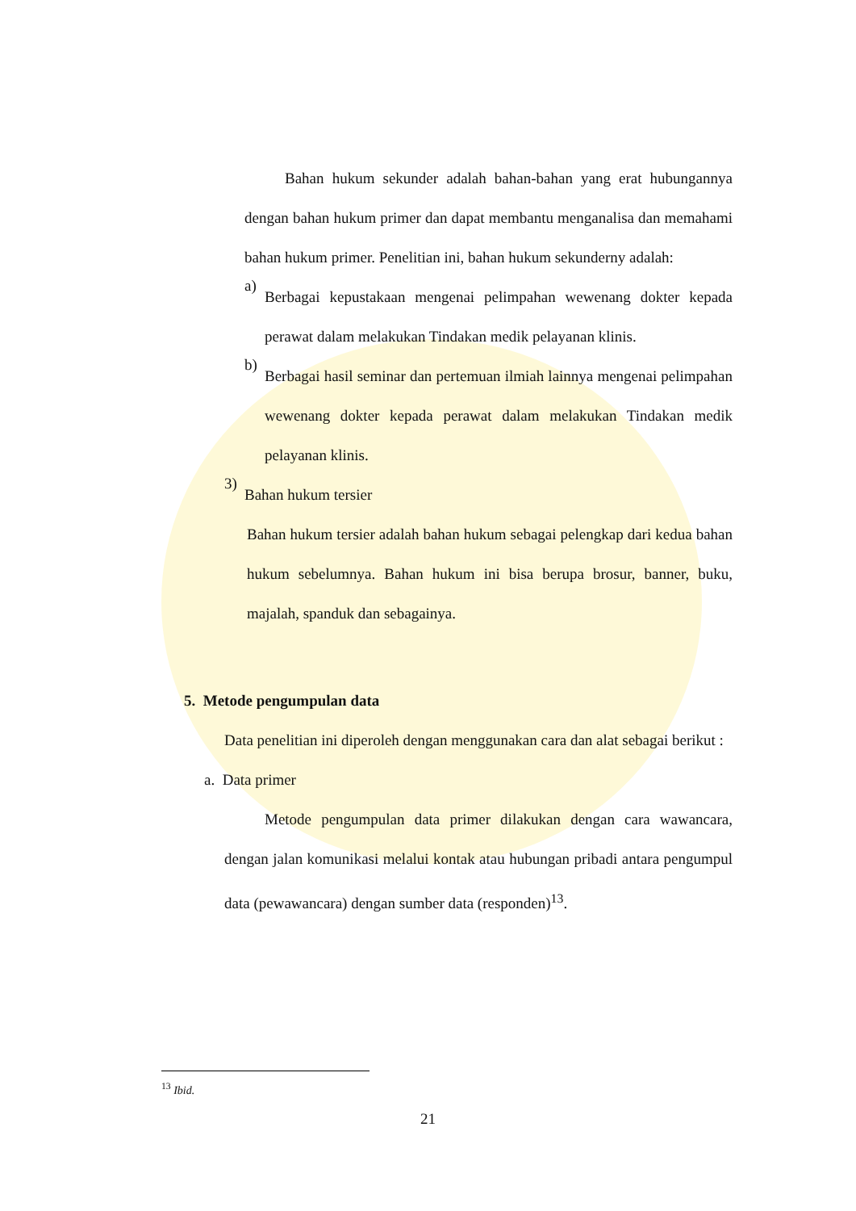Bahan hukum sekunder adalah bahan-bahan yang erat hubungannya dengan bahan hukum primer dan dapat membantu menganalisa dan memahami bahan hukum primer. Penelitian ini, bahan hukum sekunderny adalah:
a)
Berbagai kepustakaan mengenai pelimpahan wewenang dokter kepada perawat dalam melakukan Tindakan medik pelayanan klinis.
b)
Berbagai hasil seminar dan pertemuan ilmiah lainnya mengenai pelimpahan wewenang dokter kepada perawat dalam melakukan Tindakan medik pelayanan klinis.
3)
Bahan hukum tersier
Bahan hukum tersier adalah bahan hukum sebagai pelengkap dari kedua bahan hukum sebelumnya. Bahan hukum ini bisa berupa brosur, banner, buku, majalah, spanduk dan sebagainya.
5. Metode pengumpulan data
Data penelitian ini diperoleh dengan menggunakan cara dan alat sebagai berikut :
a. Data primer
Metode pengumpulan data primer dilakukan dengan cara wawancara, dengan jalan komunikasi melalui kontak atau hubungan pribadi antara pengumpul data (pewawancara) dengan sumber data (responden)<sup>13</sup>.
<sup>13</sup> Ibid.
21